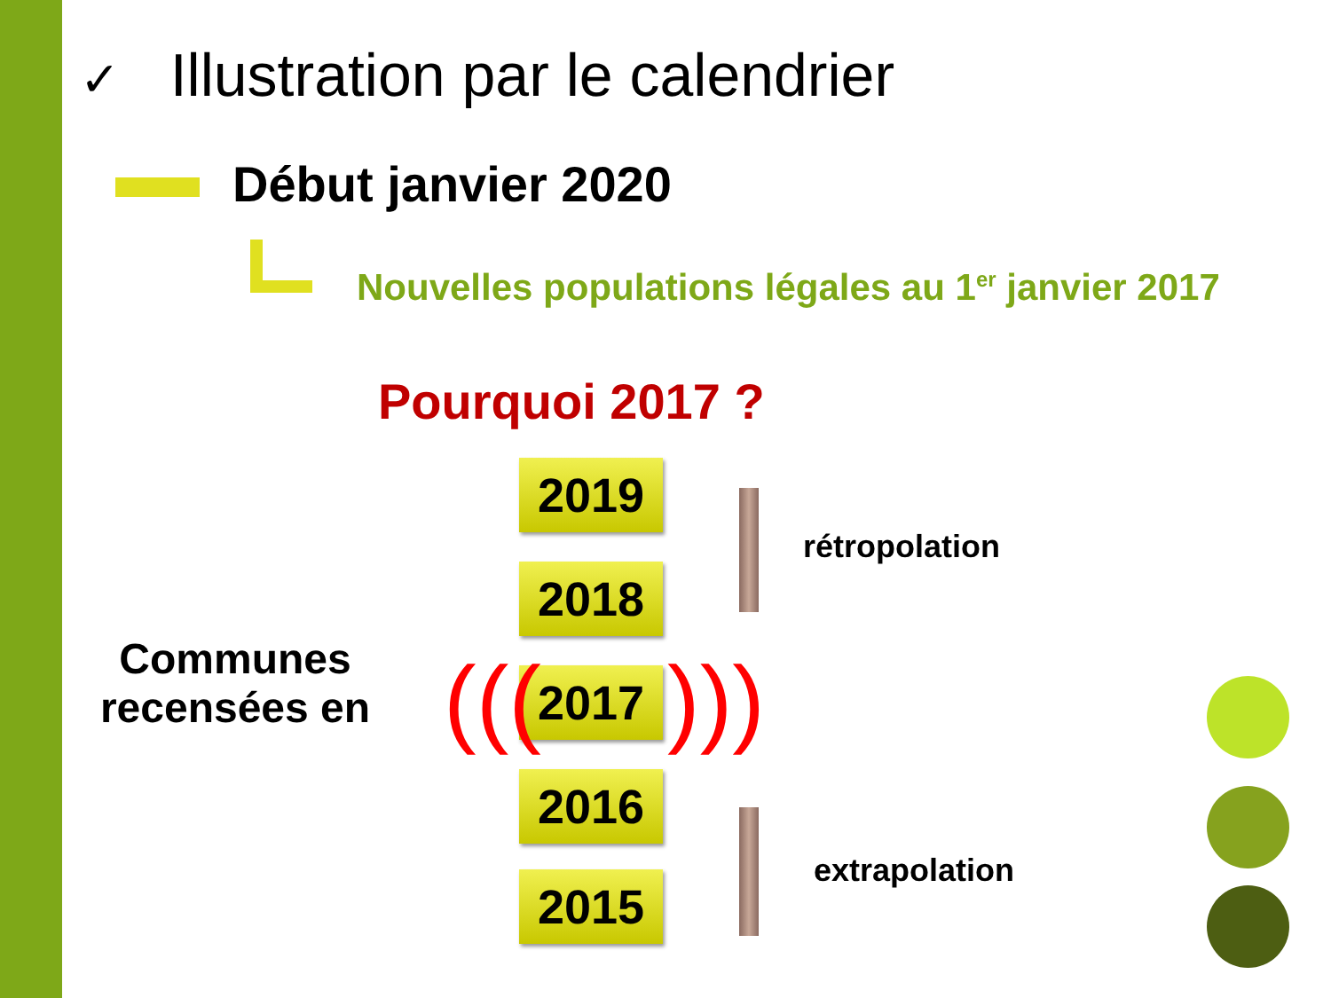✓ Illustration par le calendrier
Début janvier 2020
Nouvelles populations légales au 1<sup>er</sup> janvier 2017
Pourquoi 2017 ?
2019
2018
2017
2016
2015
((( )))
rétropolation
extrapolation
Communes recensées en